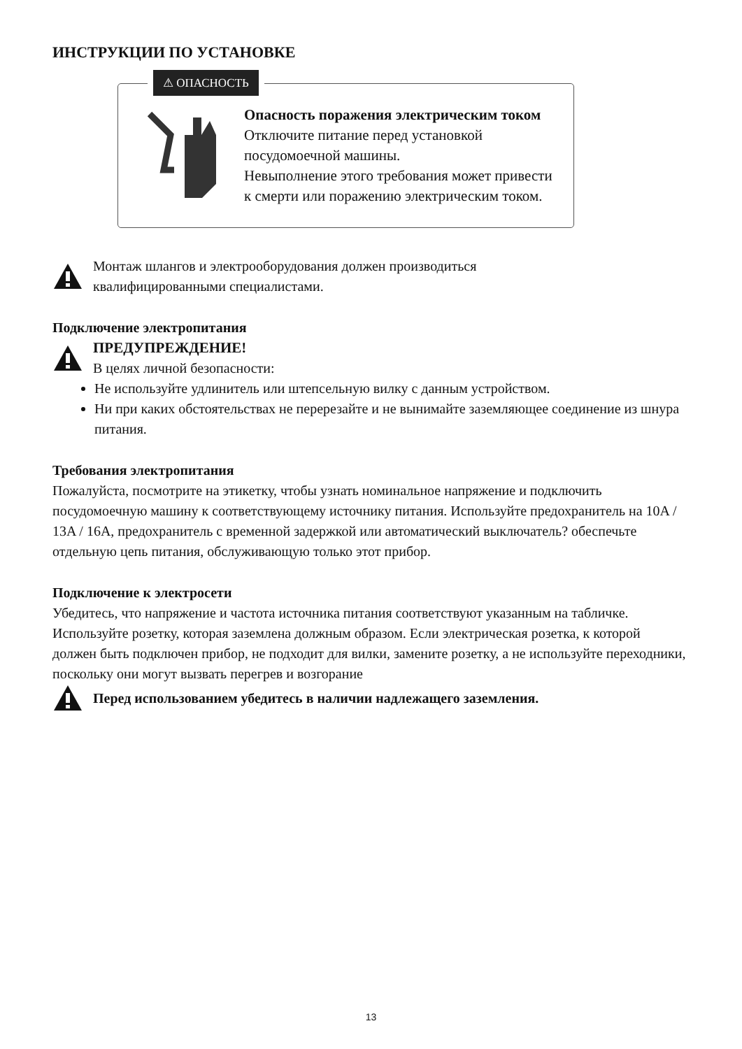ИНСТРУКЦИИ ПО УСТАНОВКЕ
⚠ ОПАСНОСТЬ
Опасность поражения электрическим током
Отключите питание перед установкой
посудомоечной машины.
Невыполнение этого требования может привести
к смерти или поражению электрическим током.
Монтаж шлангов и электрооборудования должен производиться
квалифицированными специалистами.
Подключение электропитания
ПРЕДУПРЕЖДЕНИЕ!
В целях личной безопасности:
Не используйте удлинитель или штепсельную вилку с данным устройством.
Ни при каких обстоятельствах не перерезайте и не вынимайте заземляющее соединение из шнура питания.
Требования электропитания
Пожалуйста, посмотрите на этикетку, чтобы узнать номинальное напряжение и подключить посудомоечную машину к соответствующему источнику питания. Используйте предохранитель на 10A / 13A / 16A, предохранитель с временной задержкой или автоматический выключатель? обеспечьте отдельную цепь питания, обслуживающую только этот прибор.
Подключение к электросети
Убедитесь, что напряжение и частота источника питания соответствуют указанным на табличке. Используйте розетку, которая заземлена должным образом. Если электрическая розетка, к которой должен быть подключен прибор, не подходит для вилки, замените розетку, а не используйте переходники, поскольку они могут вызвать перегрев и возгорание
Перед использованием убедитесь в наличии надлежащего заземления.
13